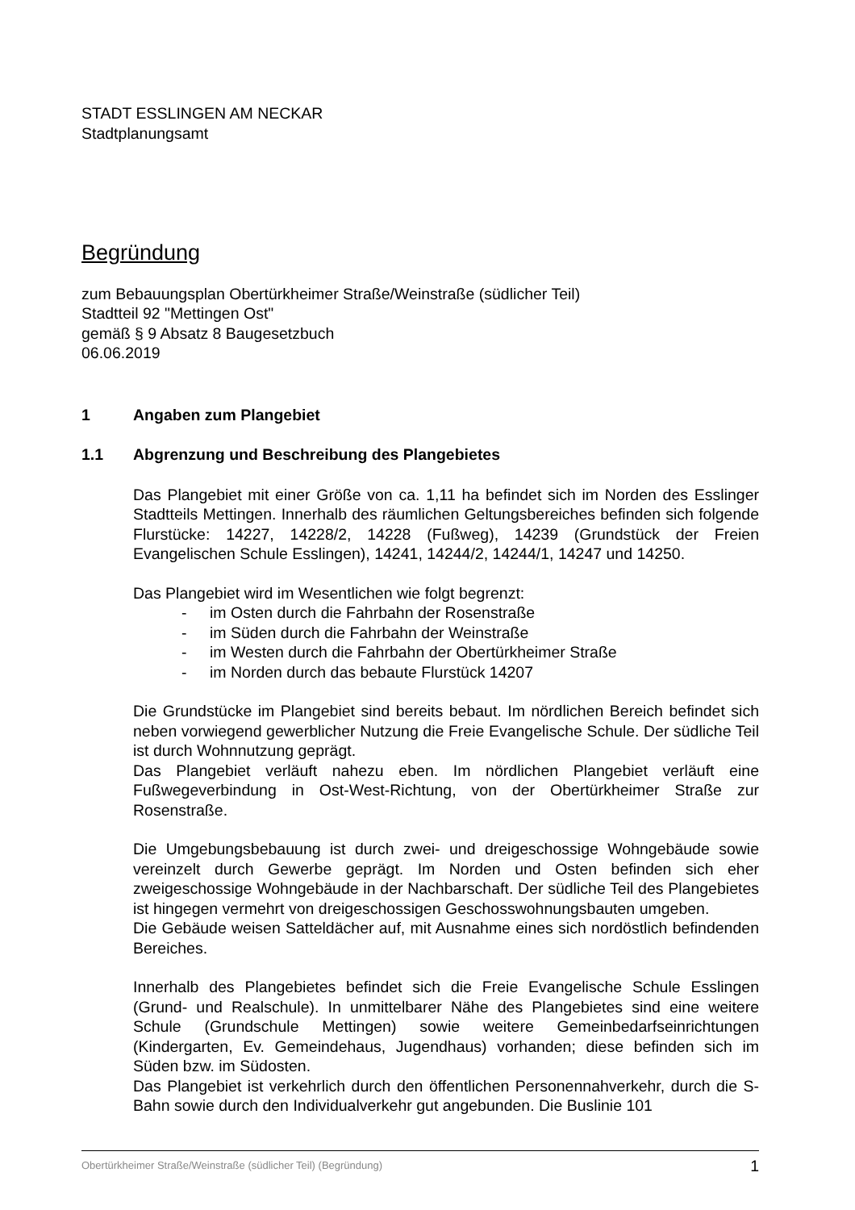STADT ESSLINGEN AM NECKAR
Stadtplanungsamt
Begründung
zum Bebauungsplan Obertürkheimer Straße/Weinstraße (südlicher Teil)
Stadtteil 92 "Mettingen Ost"
gemäß § 9 Absatz 8 Baugesetzbuch
06.06.2019
1 Angaben zum Plangebiet
1.1 Abgrenzung und Beschreibung des Plangebietes
Das Plangebiet mit einer Größe von ca. 1,11 ha befindet sich im Norden des Esslinger Stadtteils Mettingen. Innerhalb des räumlichen Geltungsbereiches befinden sich folgende Flurstücke: 14227, 14228/2, 14228 (Fußweg), 14239 (Grundstück der Freien Evangelischen Schule Esslingen), 14241, 14244/2, 14244/1, 14247 und 14250.
Das Plangebiet wird im Wesentlichen wie folgt begrenzt:
- im Osten durch die Fahrbahn der Rosenstraße
- im Süden durch die Fahrbahn der Weinstraße
- im Westen durch die Fahrbahn der Obertürkheimer Straße
- im Norden durch das bebaute Flurstück 14207
Die Grundstücke im Plangebiet sind bereits bebaut. Im nördlichen Bereich befindet sich neben vorwiegend gewerblicher Nutzung die Freie Evangelische Schule. Der südliche Teil ist durch Wohnnutzung geprägt.
Das Plangebiet verläuft nahezu eben. Im nördlichen Plangebiet verläuft eine Fußwegeverbindung in Ost-West-Richtung, von der Obertürkheimer Straße zur Rosenstraße.
Die Umgebungsbebauung ist durch zwei- und dreigeschossige Wohngebäude sowie vereinzelt durch Gewerbe geprägt. Im Norden und Osten befinden sich eher zweigeschossige Wohngebäude in der Nachbarschaft. Der südliche Teil des Plangebietes ist hingegen vermehrt von dreigeschossigen Geschosswohnungsbauten umgeben.
Die Gebäude weisen Satteldächer auf, mit Ausnahme eines sich nordöstlich befindenden Bereiches.
Innerhalb des Plangebietes befindet sich die Freie Evangelische Schule Esslingen (Grund- und Realschule). In unmittelbarer Nähe des Plangebietes sind eine weitere Schule (Grundschule Mettingen) sowie weitere Gemeinbedarfseinrichtungen (Kindergarten, Ev. Gemeindehaus, Jugendhaus) vorhanden; diese befinden sich im Süden bzw. im Südosten.
Das Plangebiet ist verkehrlich durch den öffentlichen Personennahverkehr, durch die S-Bahn sowie durch den Individualverkehr gut angebunden. Die Buslinie 101
Obertürkheimer Straße/Weinstraße (südlicher Teil) (Begründung) 1